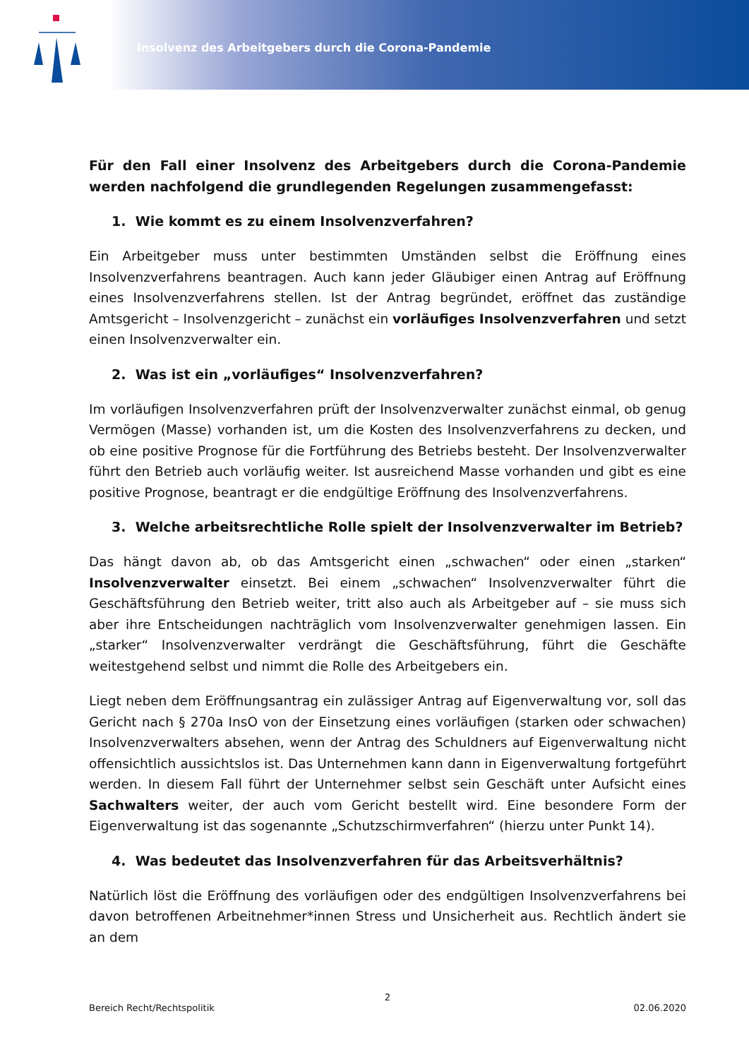Insolvenz des Arbeitgebers durch die Corona-Pandemie
Für den Fall einer Insolvenz des Arbeitgebers durch die Corona-Pandemie werden nachfolgend die grundlegenden Regelungen zusammengefasst:
1. Wie kommt es zu einem Insolvenzverfahren?
Ein Arbeitgeber muss unter bestimmten Umständen selbst die Eröffnung eines Insolvenzverfahrens beantragen. Auch kann jeder Gläubiger einen Antrag auf Eröffnung eines Insolvenzverfahrens stellen. Ist der Antrag begründet, eröffnet das zuständige Amtsgericht – Insolvenzgericht – zunächst ein vorläufiges Insolvenzverfahren und setzt einen Insolvenzverwalter ein.
2. Was ist ein „vorläufiges“ Insolvenzverfahren?
Im vorläufigen Insolvenzverfahren prüft der Insolvenzverwalter zunächst einmal, ob genug Vermögen (Masse) vorhanden ist, um die Kosten des Insolvenzverfahrens zu decken, und ob eine positive Prognose für die Fortführung des Betriebs besteht. Der Insolvenzverwalter führt den Betrieb auch vorläufig weiter. Ist ausreichend Masse vorhanden und gibt es eine positive Prognose, beantragt er die endgültige Eröffnung des Insolvenzverfahrens.
3. Welche arbeitsrechtliche Rolle spielt der Insolvenzverwalter im Betrieb?
Das hängt davon ab, ob das Amtsgericht einen „schwachen“ oder einen „starken“ Insolvenzverwalter einsetzt. Bei einem „schwachen“ Insolvenzverwalter führt die Geschäftsführung den Betrieb weiter, tritt also auch als Arbeitgeber auf – sie muss sich aber ihre Entscheidungen nachträglich vom Insolvenzverwalter genehmigen lassen. Ein „starker“ Insolvenzverwalter verdrängt die Geschäftsführung, führt die Geschäfte weitestgehend selbst und nimmt die Rolle des Arbeitgebers ein.
Liegt neben dem Eröffnungsantrag ein zulässiger Antrag auf Eigenverwaltung vor, soll das Gericht nach § 270a InsO von der Einsetzung eines vorläufigen (starken oder schwachen) Insolvenzverwalters absehen, wenn der Antrag des Schuldners auf Eigenverwaltung nicht offensichtlich aussichtslos ist. Das Unternehmen kann dann in Eigenverwaltung fortgeführt werden. In diesem Fall führt der Unternehmer selbst sein Geschäft unter Aufsicht eines Sachwalters weiter, der auch vom Gericht bestellt wird. Eine besondere Form der Eigenverwaltung ist das sogenannte „Schutzschirmverfahren“ (hierzu unter Punkt 14).
4. Was bedeutet das Insolvenzverfahren für das Arbeitsverhältnis?
Natürlich löst die Eröffnung des vorläufigen oder des endgültigen Insolvenzverfahrens bei davon betroffenen Arbeitnehmer*innen Stress und Unsicherheit aus. Rechtlich ändert sie an dem
2
Bereich Recht/Rechtspolitik 02.06.2020